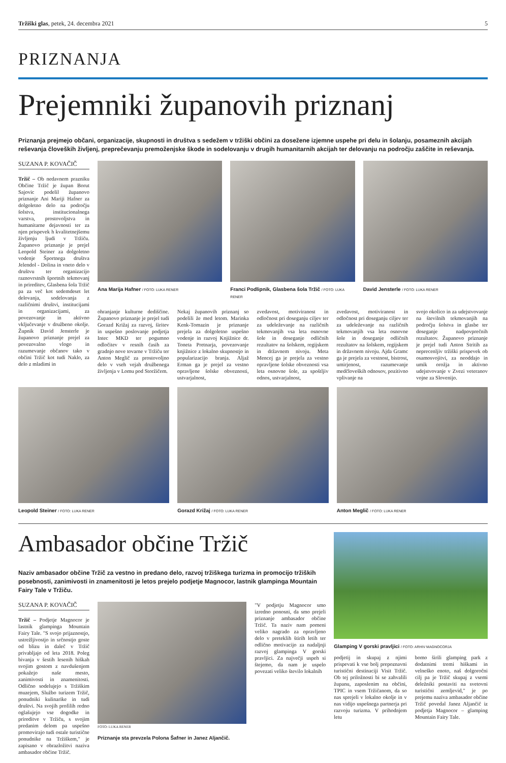Tržiški glas, petek, 24. decembra 2021 5
PRIZNANJA
Prejemniki županovih priznanj
Priznanja prejmejo občani, organizacije, skupnosti in društva s sedežem v tržiški občini za dosežene izjemne uspehe pri delu in šolanju, posameznih akcijah reševanja človeških življenj, preprečevanju premoženjske škode in sodelovanju v drugih humanitarnih akcijah ter delovanju na področju zaščite in reševanja.
SUZANA P. KOVAČIČ
Tržič – Ob nedavnem prazniku Občine Tržič je župan Borut Sajovic podelil županovo priznanje Ani Mariji Hafner za dolgoletno delo na področju šolstva, institucionalnega varstva, prostovoljstva in humanitarne dejavnosti ter za njen prispevek h kvalitetnejšemu življenju ljudi v Tržiču. Županovo priznanje je prejel Leopold Steiner za dolgoletno vodenje Športnega društva Jelendol - Dolina in vneto delo v društvu ter organizacijo raznovrstnih športnih tekmovanj in prireditev, Glasbena šola Tržič pa za več kot sedemdeset let delovanja, sodelovanja z različnimi društvi, institucijami in organizacijami, za povezovanje in aktivno vključevanje v družbeno okolje. Župnik David Jensterle je županovo priznanje prejel za povezovalno vlogo in razumevanje občanov tako v občini Tržič kot tudi Naklo, za delo z mladimi in
Ana Marija Hafner / FOTO: LUKA RENER
Franci Podlipnik, Glasbena šola Tržič / FOTO: LUKA RENER
David Jensterle / FOTO: LUKA RENER
ohranjanje kulturne dediščine. Županovo priznanje je prejel tudi Gorazd Križaj za razvoj, širitev in uspešno poslovanje podjetja Intec MKD ter pogumno odločitev v resnih časih za gradnjo nove tovarne v Tržiču ter Anton Meglič za prostovoljno delo v vseh vejah družbenega življenja v Lomu pod Storžičem.
Nekaj županovih priznanj so podelili že med letom. Marinka Kenk-Tomazin je priznanje prejela za dolgoletno uspešno vodenje in razvoj Knjižnice dr. Toneta Pretnarja, povezovanje knjižnice z lokalno skupnostjo in popularizacijo branja. Aljaž Erman ga je prejel za vestno opravljene šolske obveznosti, ustvarjalnost,
zvedavost, motiviranost in odločnost pri doseganju ciljev ter za udeleževanje na različnih tekmovanjih vsa leta osnovne šole in doseganje odličnih rezultatov na šolskem, regijskem in državnem nivoju. Meta Mencej ga je prejela za vestno opravljene šolske obveznosti vsa leta osnovne šole, za spoštljiv odnos, ustvarjalnost,
zvedavost, motiviranost in odločnost pri doseganju ciljev ter za udeleževanje na različnih tekmovanjih vsa leta osnovne šole in doseganje odličnih rezultatov na šolskem, regijskem in državnem nivoju. Ajda Gramc ga je prejela za vestnost, bistrost, umirjenost, razumevanje medčloveških odnosov, pozitivno vplivanje na
svojo okolico in za udejstvovanje na številnih tekmovanjih na področju šolstva in glasbe ter doseganje nadpovprečnih rezultatov. Županovo priznanje je prejel tudi Anton Stritih za neprecenljiv tržiški prispevek ob osamosvojitvi, za neoddajo in umik orožja in aktivno udejstvovanje v Zvezi veteranov vojne za Slovenijo.
Leopold Steiner / FOTO: LUKA RENER
Gorazd Križaj / FOTO: LUKA RENER
Anton Meglič / FOTO: LUKA RENER
Ambasador občine Tržič
Naziv ambasador občine Tržič za vestno in predano delo, razvoj tržiškega turizma in promocijo tržiških posebnosti, zanimivosti in znamenitosti je letos prejelo podjetje Magnocor, lastnik glampinga Mountain Fairy Tale v Tržiču.
SUZANA P. KOVAČIČ
Tržič – Podjetje Magnocor je lastnik glampinga Mountain Fairy Tale. "S svojo prijaznostjo, ustrežljivostjo in srčnostjo goste od blizu in daleč v Tržič privabljajo od leta 2018. Poleg bivanja v šestih lesenih hiškah svojim gostom z navdušenjem pokažejo naše mesto, zanimivosti in znamenitosti. Odlično sodelujejo s Tržiškim muzejem, Službo turizem Tržič, ponudniki kulinarike in tudi društvi. Na svojih profilih redno oglašujejo vse dogodke in prireditve v Tržiču, s svojim predanim delom pa uspešno promovirajo tudi ostale turistične ponudnike na Tržiškem," je zapisano v obrazložitvi naziva ambasador občine Tržič.
FOTO: LUKA RENER
Priznanje sta prevzela Polona Šafner in Janez Aljančič.
"V podjetju Magnocor smo izredno ponosni, da smo prejeli priznanje ambasador občine Tržič. Ta naziv nam pomeni veliko nagrado za opravljeno delo v preteklih štirih letih ter odlično motivacijo za nadaljnji razvoj glampinga V gorski pravljici. Za največji uspeh si štejemo, da nam je uspelo povezati veliko število lokalnih
Glamping V gorski pravljici / FOTO: ARHIV MAGNOCORJA
podjetij in skupaj z njimi prispevati k vse bolj prepoznavni turistični destinaciji Visit Tržič. Ob tej priložnosti bi se zahvalili županu, zaposlenim na občini, TPIC in vsem Tržičanom, da so nas sprejeli v lokalno okolje in v nas vidijo uspešnega partnerja pri razvoju turizma. V prihodnjem letu
bomo širili glamping park z dodatnimi tremi hiškami in velneško enoto, naš dolgoročni cilj pa je Tržič skupaj z vsemi deležniki postaviti na svetovni turistični zemljevid," je po prejemu naziva ambasador občine Tržič povedal Janez Aljančič iz podjetja Magnocor – glamping Mountain Fairy Tale.